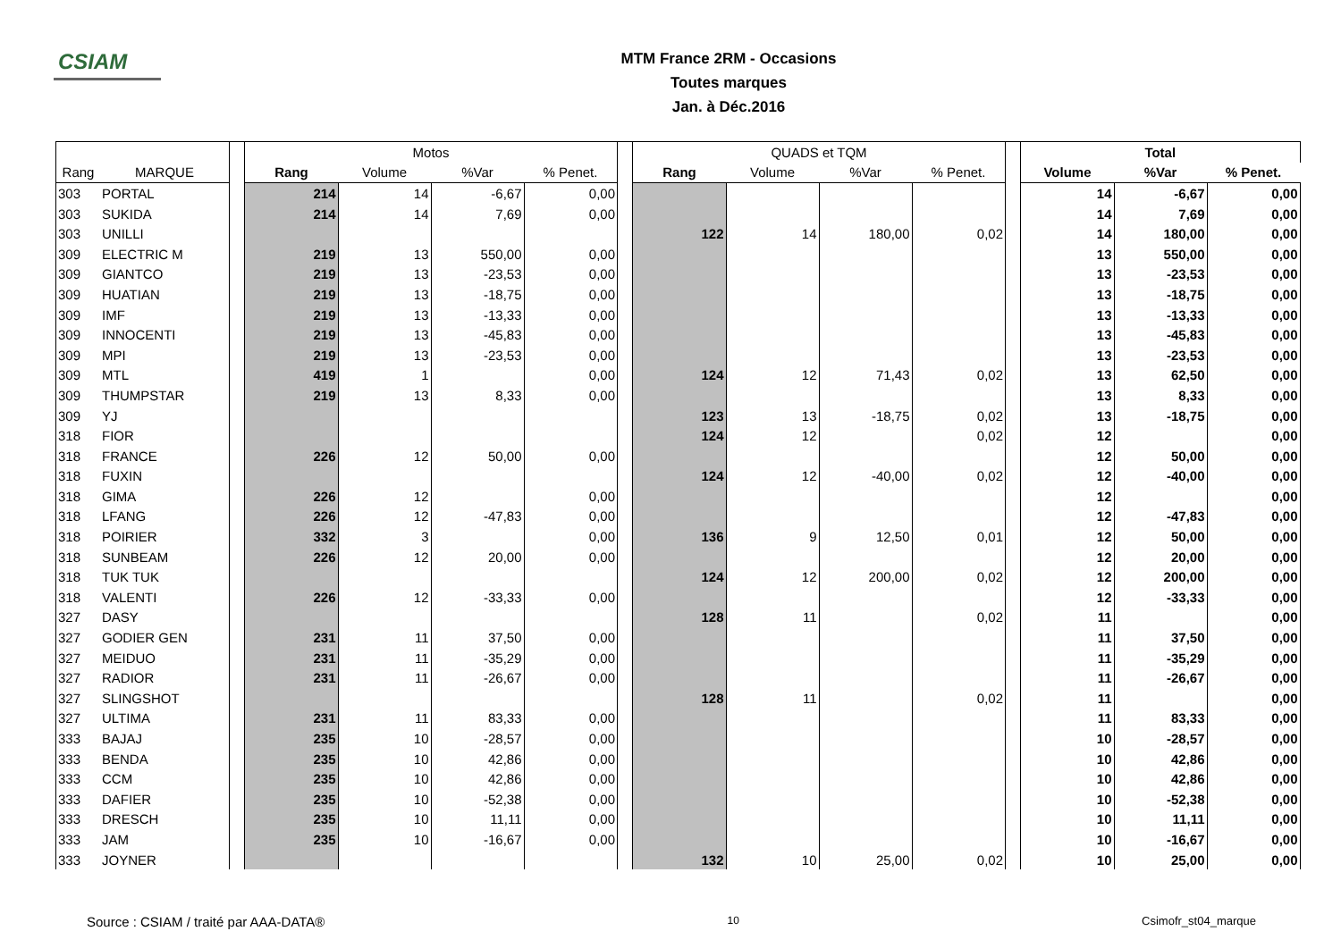CSIAM
MTM France 2RM - Occasions
Toutes marques
Jan. à Déc.2016
| | | | Motos | | | | | QUADS et TQM | | | | | Total | | |
| Rang | MARQUE | | Rang | Volume | %Var | % Penet. | | Rang | Volume | %Var | % Penet. | | Volume | %Var | % Penet. |
| 303 | PORTAL | | 214 | 14 | -6,67 | 0,00 | | | | | | | 14 | -6,67 | 0,00 |
| 303 | SUKIDA | | 214 | 14 | 7,69 | 0,00 | | | | | | | 14 | 7,69 | 0,00 |
| 303 | UNILLI | | | | | | | 122 | 14 | 180,00 | 0,02 | | 14 | 180,00 | 0,00 |
| 309 | ELECTRIC M | | 219 | 13 | 550,00 | 0,00 | | | | | | | 13 | 550,00 | 0,00 |
| 309 | GIANTCO | | 219 | 13 | -23,53 | 0,00 | | | | | | | 13 | -23,53 | 0,00 |
| 309 | HUATIAN | | 219 | 13 | -18,75 | 0,00 | | | | | | | 13 | -18,75 | 0,00 |
| 309 | IMF | | 219 | 13 | -13,33 | 0,00 | | | | | | | 13 | -13,33 | 0,00 |
| 309 | INNOCENTI | | 219 | 13 | -45,83 | 0,00 | | | | | | | 13 | -45,83 | 0,00 |
| 309 | MPI | | 219 | 13 | -23,53 | 0,00 | | | | | | | 13 | -23,53 | 0,00 |
| 309 | MTL | | 419 | 1 | | 0,00 | | 124 | 12 | 71,43 | 0,02 | | 13 | 62,50 | 0,00 |
| 309 | THUMPSTAR | | 219 | 13 | 8,33 | 0,00 | | | | | | | 13 | 8,33 | 0,00 |
| 309 | YJ | | | | | | | 123 | 13 | -18,75 | 0,02 | | 13 | -18,75 | 0,00 |
| 318 | FIOR | | | | | | | 124 | 12 | | 0,02 | | 12 | | 0,00 |
| 318 | FRANCE | | 226 | 12 | 50,00 | 0,00 | | | | | | | 12 | 50,00 | 0,00 |
| 318 | FUXIN | | | | | | | 124 | 12 | -40,00 | 0,02 | | 12 | -40,00 | 0,00 |
| 318 | GIMA | | 226 | 12 | | 0,00 | | | | | | | 12 | | 0,00 |
| 318 | LFANG | | 226 | 12 | -47,83 | 0,00 | | | | | | | 12 | -47,83 | 0,00 |
| 318 | POIRIER | | 332 | 3 | | 0,00 | | 136 | 9 | 12,50 | 0,01 | | 12 | 50,00 | 0,00 |
| 318 | SUNBEAM | | 226 | 12 | 20,00 | 0,00 | | | | | | | 12 | 20,00 | 0,00 |
| 318 | TUK TUK | | | | | | | 124 | 12 | 200,00 | 0,02 | | 12 | 200,00 | 0,00 |
| 318 | VALENTI | | 226 | 12 | -33,33 | 0,00 | | | | | | | 12 | -33,33 | 0,00 |
| 327 | DASY | | | | | | | 128 | 11 | | 0,02 | | 11 | | 0,00 |
| 327 | GODIER GEN | | 231 | 11 | 37,50 | 0,00 | | | | | | | 11 | 37,50 | 0,00 |
| 327 | MEIDUO | | 231 | 11 | -35,29 | 0,00 | | | | | | | 11 | -35,29 | 0,00 |
| 327 | RADIOR | | 231 | 11 | -26,67 | 0,00 | | | | | | | 11 | -26,67 | 0,00 |
| 327 | SLINGSHOT | | | | | | | 128 | 11 | | 0,02 | | 11 | | 0,00 |
| 327 | ULTIMA | | 231 | 11 | 83,33 | 0,00 | | | | | | | 11 | 83,33 | 0,00 |
| 333 | BAJAJ | | 235 | 10 | -28,57 | 0,00 | | | | | | | 10 | -28,57 | 0,00 |
| 333 | BENDA | | 235 | 10 | 42,86 | 0,00 | | | | | | | 10 | 42,86 | 0,00 |
| 333 | CCM | | 235 | 10 | 42,86 | 0,00 | | | | | | | 10 | 42,86 | 0,00 |
| 333 | DAFIER | | 235 | 10 | -52,38 | 0,00 | | | | | | | 10 | -52,38 | 0,00 |
| 333 | DRESCH | | 235 | 10 | 11,11 | 0,00 | | | | | | | 10 | 11,11 | 0,00 |
| 333 | JAM | | 235 | 10 | -16,67 | 0,00 | | | | | | | 10 | -16,67 | 0,00 |
| 333 | JOYNER | | | | | | | 132 | 10 | 25,00 | 0,02 | | 10 | 25,00 | 0,00 |
Source : CSIAM / traité par AAA-DATA® 10 Csimofr_st04_marque